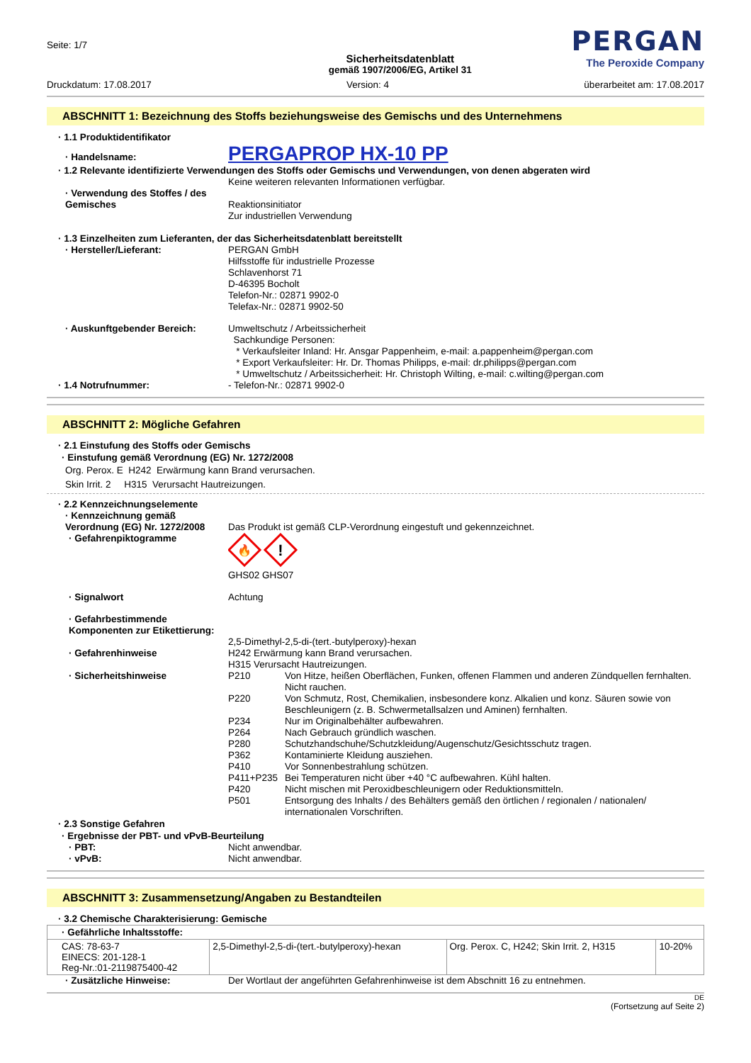Seite: 1/7
Sicherheitsdatenblatt
gemäß 1907/2006/EG, Artikel 31
PERGAN
The Peroxide Company
Druckdatum: 17.08.2017 Version: 4 überarbeitet am: 17.08.2017
ABSCHNITT 1: Bezeichnung des Stoffs beziehungsweise des Gemischs und des Unternehmens
· 1.1 Produktidentifikator
· Handelsname:
PERGAPROP HX-10 PP
· 1.2 Relevante identifizierte Verwendungen des Stoffs oder Gemischs und Verwendungen, von denen abgeraten wird
Keine weiteren relevanten Informationen verfügbar.
· Verwendung des Stoffes / des Gemisches
Reaktionsinitiator
Zur industriellen Verwendung
· 1.3 Einzelheiten zum Lieferanten, der das Sicherheitsdatenblatt bereitstellt
· Hersteller/Lieferant: PERGAN GmbH
Hilfsstoffe für industrielle Prozesse
Schlavenhorst 71
D-46395 Bocholt
Telefon-Nr.: 02871 9902-0
Telefax-Nr.: 02871 9902-50
· Auskunftgebender Bereich: Umweltschutz / Arbeitssicherheit
Sachkundige Personen:
* Verkaufsleiter Inland: Hr. Ansgar Pappenheim, e-mail: a.pappenheim@pergan.com
* Export Verkaufsleiter: Hr. Dr. Thomas Philipps, e-mail: dr.philipps@pergan.com
* Umweltschutz / Arbeitssicherheit: Hr. Christoph Wilting, e-mail: c.wilting@pergan.com
· 1.4 Notrufnummer: - Telefon-Nr.: 02871 9902-0
ABSCHNITT 2: Mögliche Gefahren
· 2.1 Einstufung des Stoffs oder Gemischs
· Einstufung gemäß Verordnung (EG) Nr. 1272/2008
Org. Perox. E H242 Erwärmung kann Brand verursachen.
Skin Irrit. 2 H315 Verursacht Hautreizungen.
· 2.2 Kennzeichnungselemente
· Kennzeichnung gemäß Verordnung (EG) Nr. 1272/2008
Das Produkt ist gemäß CLP-Verordnung eingestuft und gekennzeichnet.
· Gefahrenpiktogramme
🔥
!
GHS02 GHS07
· Signalwort Achtung
· Gefahrbestimmende Komponenten zur Etikettierung:
2,5-Dimethyl-2,5-di-(tert.-butylperoxy)-hexan
· Gefahrenhinweise H242 Erwärmung kann Brand verursachen.
H315 Verursacht Hautreizungen.
· Sicherheitshinweise P210 Von Hitze, heißen Oberflächen, Funken, offenen Flammen und anderen Zündquellen fernhalten. Nicht rauchen.
P220 Von Schmutz, Rost, Chemikalien, insbesondere konz. Alkalien und konz. Säuren sowie von Beschleunigern (z. B. Schwermetallsalzen und Aminen) fernhalten.
P234 Nur im Originalbehälter aufbewahren.
P264 Nach Gebrauch gründlich waschen.
P280 Schutzhandschuhe/Schutzkleidung/Augenschutz/Gesichtsschutz tragen.
P362 Kontaminierte Kleidung ausziehen.
P410 Vor Sonnenbestrahlung schützen.
P411+P235 Bei Temperaturen nicht über +40 °C aufbewahren. Kühl halten.
P420 Nicht mischen mit Peroxidbeschleunigern oder Reduktionsmitteln.
P501 Entsorgung des Inhalts / des Behälters gemäß den örtlichen / regionalen / nationalen/ internationalen Vorschriften.
· 2.3 Sonstige Gefahren
· Ergebnisse der PBT- und vPvB-Beurteilung
· PBT: Nicht anwendbar.
· vPvB: Nicht anwendbar.
ABSCHNITT 3: Zusammensetzung/Angaben zu Bestandteilen
· 3.2 Chemische Charakterisierung: Gemische
| · Gefährliche Inhaltsstoffe: | | | |
| CAS: 78-63-7 EINECS: 201-128-1 Reg-Nr.:01-2119875400-42 | 2,5-Dimethyl-2,5-di-(tert.-butylperoxy)-hexan | Org. Perox. C, H242; Skin Irrit. 2, H315 | 10-20% |
· Zusätzliche Hinweise: Der Wortlaut der angeführten Gefahrenhinweise ist dem Abschnitt 16 zu entnehmen.
DE
(Fortsetzung auf Seite 2)